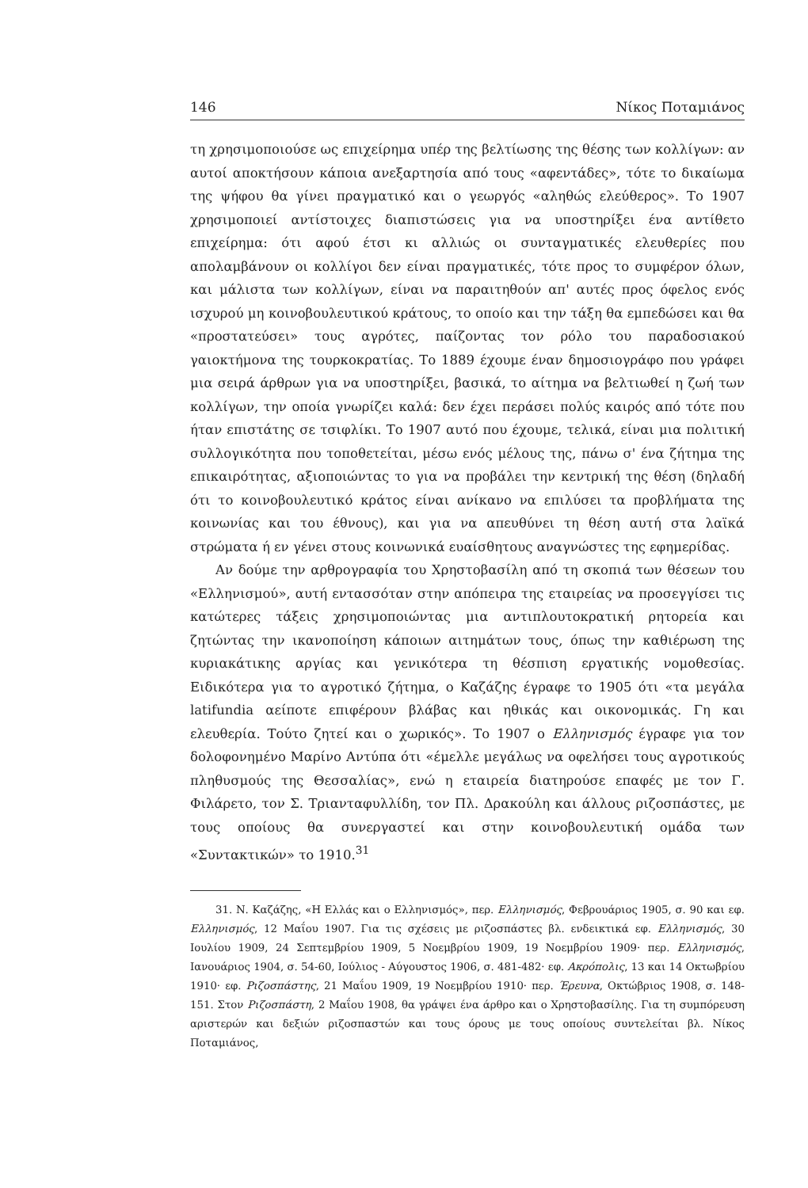146 Νίκος Ποταμιάνος
τη χρησιμοποιούσε ως επιχείρημα υπέρ της βελτίωσης της θέσης των κολλίγων: αν αυτοί αποκτήσουν κάποια ανεξαρτησία από τους «αφεντάδες», τότε το δικαίωμα της ψήφου θα γίνει πραγματικό και ο γεωργός «αληθώς ελεύθερος». Το 1907 χρησιμοποιεί αντίστοιχες διαπιστώσεις για να υποστηρίξει ένα αντίθετο επιχείρημα: ότι αφού έτσι κι αλλιώς οι συνταγματικές ελευθερίες που απολαμβάνουν οι κολλίγοι δεν είναι πραγματικές, τότε προς το συμφέρον όλων, και μάλιστα των κολλίγων, είναι να παραιτηθούν απ' αυτές προς όφελος ενός ισχυρού μη κοινοβουλευτικού κράτους, το οποίο και την τάξη θα εμπεδώσει και θα «προστατεύσει» τους αγρότες, παίζοντας τον ρόλο του παραδοσιακού γαιοκτήμονα της τουρκοκρατίας. Το 1889 έχουμε έναν δημοσιογράφο που γράφει μια σειρά άρθρων για να υποστηρίξει, βασικά, το αίτημα να βελτιωθεί η ζωή των κολλίγων, την οποία γνωρίζει καλά: δεν έχει περάσει πολύς καιρός από τότε που ήταν επιστάτης σε τσιφλίκι. Το 1907 αυτό που έχουμε, τελικά, είναι μια πολιτική συλλογικότητα που τοποθετείται, μέσω ενός μέλους της, πάνω σ' ένα ζήτημα της επικαιρότητας, αξιοποιώντας το για να προβάλει την κεντρική της θέση (δηλαδή ότι το κοινοβουλευτικό κράτος είναι ανίκανο να επιλύσει τα προβλήματα της κοινωνίας και του έθνους), και για να απευθύνει τη θέση αυτή στα λαϊκά στρώματα ή εν γένει στους κοινωνικά ευαίσθητους αναγνώστες της εφημερίδας.
Αν δούμε την αρθρογραφία του Χρηστοβασίλη από τη σκοπιά των θέσεων του «Ελληνισμού», αυτή εντασσόταν στην απόπειρα της εταιρείας να προσεγγίσει τις κατώτερες τάξεις χρησιμοποιώντας μια αντιπλουτοκρατική ρητορεία και ζητώντας την ικανοποίηση κάποιων αιτημάτων τους, όπως την καθιέρωση της κυριακάτικης αργίας και γενικότερα τη θέσπιση εργατικής νομοθεσίας. Ειδικότερα για το αγροτικό ζήτημα, ο Καζάζης έγραφε το 1905 ότι «τα μεγάλα latifundia αείποτε επιφέρουν βλάβας και ηθικάς και οικονομικάς. Γη και ελευθερία. Τούτο ζητεί και ο χωρικός». Το 1907 ο Ελληνισμός έγραφε για τον δολοφονημένο Μαρίνο Αντύπα ότι «έμελλε μεγάλως να οφελήσει τους αγροτικούς πληθυσμούς της Θεσσαλίας», ενώ η εταιρεία διατηρούσε επαφές με τον Γ. Φιλάρετο, τον Σ. Τριανταφυλλίδη, τον Πλ. Δρακούλη και άλλους ριζοσπάστες, με τους οποίους θα συνεργαστεί και στην κοινοβουλευτική ομάδα των «Συντακτικών» το 1910.<sup>31</sup>
31. Ν. Καζάζης, «Η Ελλάς και ο Ελληνισμός», περ. Ελληνισμός, Φεβρουάριος 1905, σ. 90 και εφ. Ελληνισμός, 12 Μαΐου 1907. Για τις σχέσεις με ριζοσπάστες βλ. ενδεικτικά εφ. Ελληνισμός, 30 Ιουλίου 1909, 24 Σεπτεμβρίου 1909, 5 Νοεμβρίου 1909, 19 Νοεμβρίου 1909· περ. Ελληνισμός, Ιανουάριος 1904, σ. 54-60, Ιούλιος - Αύγουστος 1906, σ. 481-482· εφ. Ακρόπολις, 13 και 14 Οκτωβρίου 1910· εφ. Ριζοσπάστης, 21 Μαΐου 1909, 19 Νοεμβρίου 1910· περ. Έρευνα, Οκτώβριος 1908, σ. 148-151. Στον Ριζοσπάστη, 2 Μαΐου 1908, θα γράψει ένα άρθρο και ο Χρηστοβασίλης. Για τη συμπόρευση αριστερών και δεξιών ριζοσπαστών και τους όρους με τους οποίους συντελείται βλ. Νίκος Ποταμιάνος,